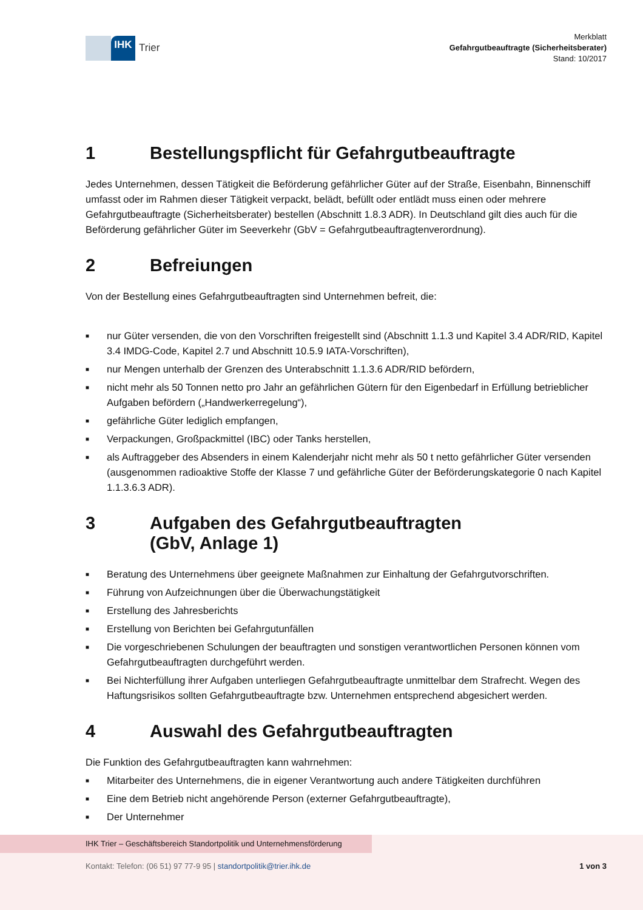IHK
Trier
Merkblatt
Gefahrgutbeauftragte (Sicherheitsberater)
Stand: 10/2017
1 Bestellungspflicht für Gefahrgutbeauftragte
Jedes Unternehmen, dessen Tätigkeit die Beförderung gefährlicher Güter auf der Straße, Eisenbahn, Binnenschiff umfasst oder im Rahmen dieser Tätigkeit verpackt, belädt, befüllt oder entlädt muss einen oder mehrere Gefahrgutbeauftragte (Sicherheitsberater) bestellen (Abschnitt 1.8.3 ADR). In Deutschland gilt dies auch für die Beförderung gefährlicher Güter im Seeverkehr (GbV = Gefahrgutbeauftragtenverordnung).
2 Befreiungen
Von der Bestellung eines Gefahrgutbeauftragten sind Unternehmen befreit, die:
■ nur Güter versenden, die von den Vorschriften freigestellt sind (Abschnitt 1.1.3 und Kapitel 3.4 ADR/RID, Kapitel 3.4 IMDG-Code, Kapitel 2.7 und Abschnitt 10.5.9 IATA-Vorschriften),
■ nur Mengen unterhalb der Grenzen des Unterabschnitt 1.1.3.6 ADR/RID befördern,
■ nicht mehr als 50 Tonnen netto pro Jahr an gefährlichen Gütern für den Eigenbedarf in Erfüllung betrieblicher Aufgaben befördern („Handwerkerregelung“),
■ gefährliche Güter lediglich empfangen,
■ Verpackungen, Großpackmittel (IBC) oder Tanks herstellen,
■ als Auftraggeber des Absenders in einem Kalenderjahr nicht mehr als 50 t netto gefährlicher Güter versenden (ausgenommen radioaktive Stoffe der Klasse 7 und gefährliche Güter der Beförderungskategorie 0 nach Kapitel 1.1.3.6.3 ADR).
3 Aufgaben des Gefahrgutbeauftragten
(GbV, Anlage 1)
■ Beratung des Unternehmens über geeignete Maßnahmen zur Einhaltung der Gefahrgutvorschriften.
■ Führung von Aufzeichnungen über die Überwachungstätigkeit
■ Erstellung des Jahresberichts
■ Erstellung von Berichten bei Gefahrgutunfällen
■ Die vorgeschriebenen Schulungen der beauftragten und sonstigen verantwortlichen Personen können vom Gefahrgutbeauftragten durchgeführt werden.
■ Bei Nichterfüllung ihrer Aufgaben unterliegen Gefahrgutbeauftragte unmittelbar dem Strafrecht. Wegen des Haftungsrisikos sollten Gefahrgutbeauftragte bzw. Unternehmen entsprechend abgesichert werden.
4 Auswahl des Gefahrgutbeauftragten
Die Funktion des Gefahrgutbeauftragten kann wahrnehmen:
■ Mitarbeiter des Unternehmens, die in eigener Verantwortung auch andere Tätigkeiten durchführen
■ Eine dem Betrieb nicht angehörende Person (externer Gefahrgutbeauftragte),
■ Der Unternehmer
IHK Trier – Geschäftsbereich Standortpolitik und Unternehmensförderung
Kontakt: Telefon: (06 51) 97 77-9 95 | standortpolitik@trier.ihk.de 1 von 3